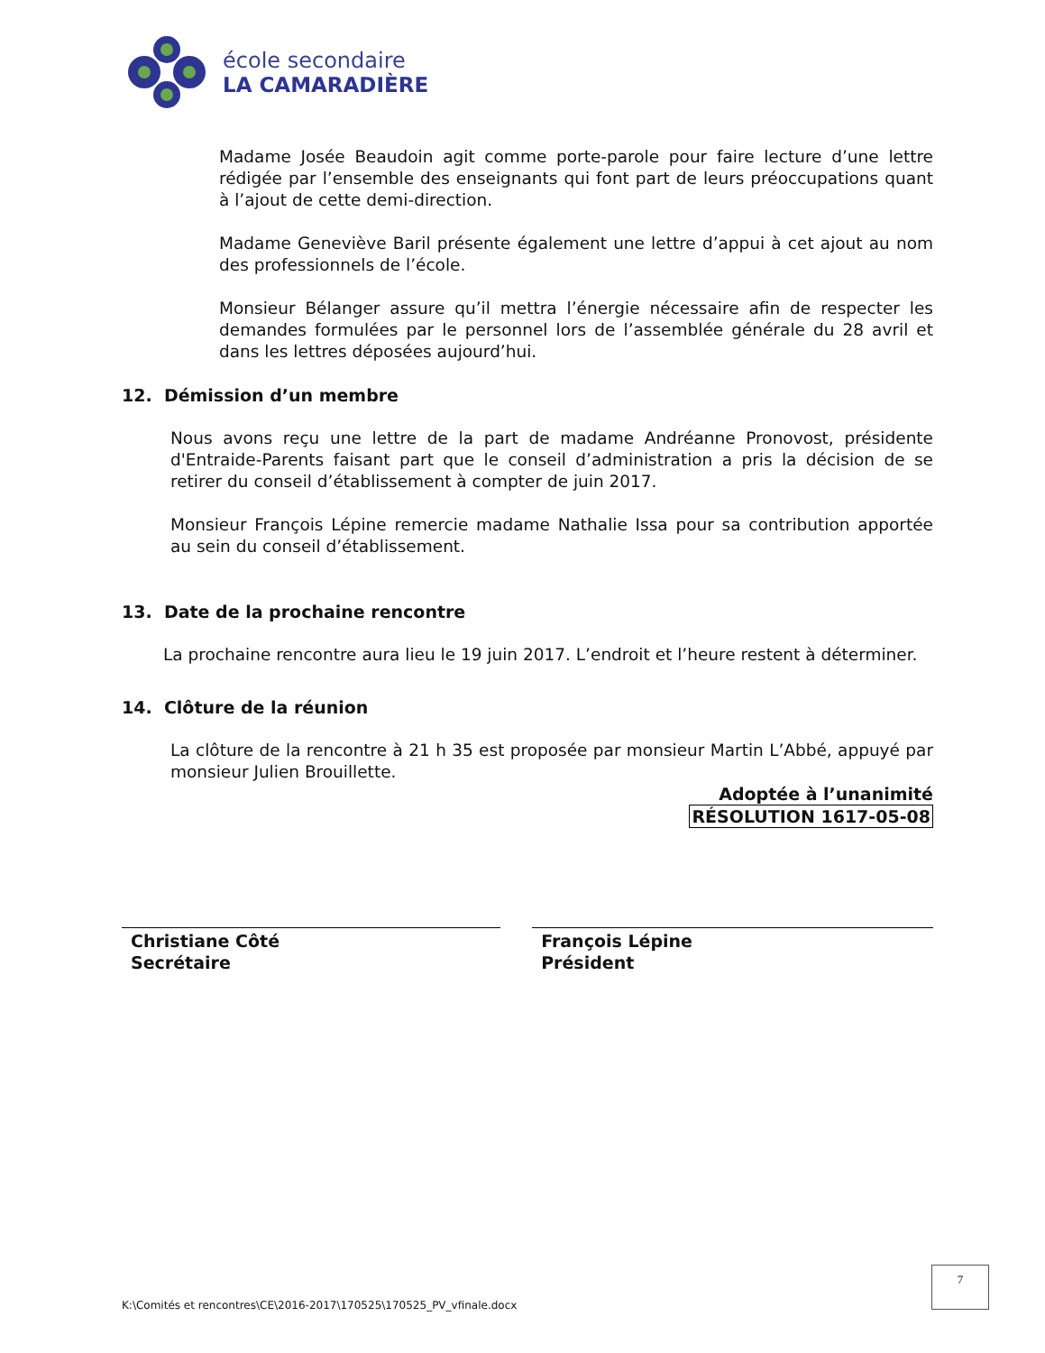école secondaire
LA CAMARADIÈRE
Madame Josée Beaudoin agit comme porte-parole pour faire lecture d’une lettre rédigée par l’ensemble des enseignants qui font part de leurs préoccupations quant à l’ajout de cette demi-direction.
Madame Geneviève Baril présente également une lettre d’appui à cet ajout au nom des professionnels de l’école.
Monsieur Bélanger assure qu’il mettra l’énergie nécessaire afin de respecter les demandes formulées par le personnel lors de l’assemblée générale du 28 avril et dans les lettres déposées aujourd’hui.
12. Démission d’un membre
Nous avons reçu une lettre de la part de madame Andréanne Pronovost, présidente d'Entraide-Parents faisant part que le conseil d’administration a pris la décision de se retirer du conseil d’établissement à compter de juin 2017.
Monsieur François Lépine remercie madame Nathalie Issa pour sa contribution apportée au sein du conseil d’établissement.
13. Date de la prochaine rencontre
La prochaine rencontre aura lieu le 19 juin 2017. L’endroit et l’heure restent à déterminer.
14. Clôture de la réunion
La clôture de la rencontre à 21 h 35 est proposée par monsieur Martin L’Abbé, appuyé par monsieur Julien Brouillette.
Adoptée à l’unanimité
RÉSOLUTION 1617-05-08
Christiane Côté
Secrétaire
François Lépine
Président
7
K:\Comités et rencontres\CE\2016-2017\170525\170525_PV_vfinale.docx